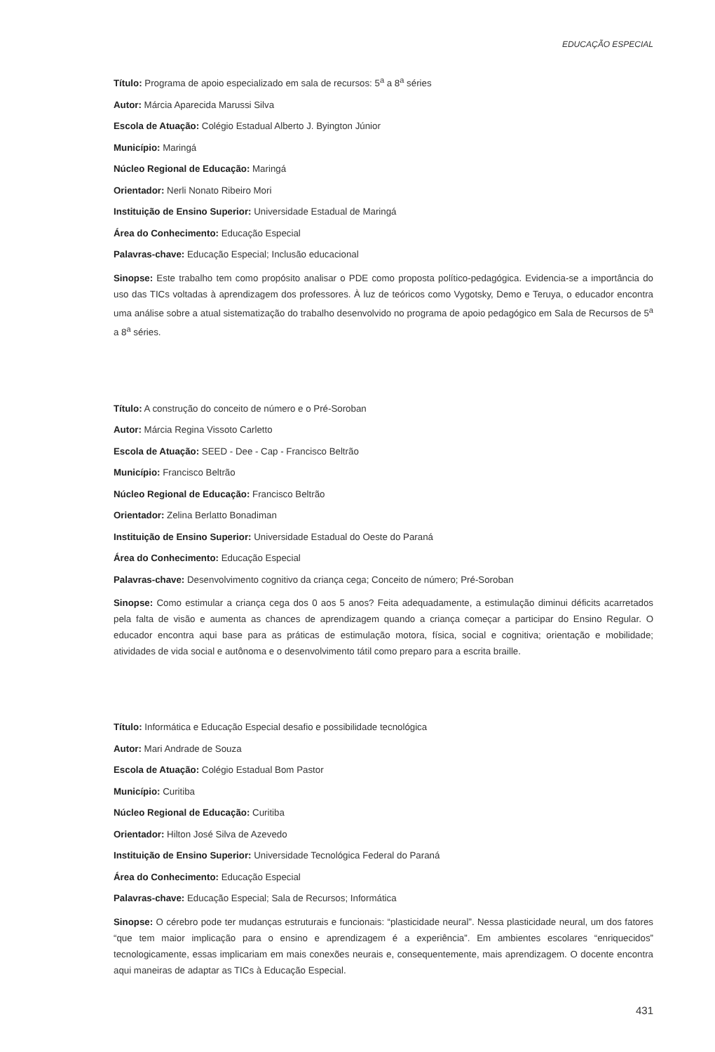EDUCAÇÃO ESPECIAL
Título: Programa de apoio especializado em sala de recursos: 5<sup>a</sup> a 8<sup>a</sup> séries
Autor: Márcia Aparecida Marussi Silva
Escola de Atuação: Colégio Estadual Alberto J. Byington Júnior
Município: Maringá
Núcleo Regional de Educação: Maringá
Orientador: Nerli Nonato Ribeiro Mori
Instituição de Ensino Superior: Universidade Estadual de Maringá
Área do Conhecimento: Educação Especial
Palavras-chave: Educação Especial; Inclusão educacional
Sinopse: Este trabalho tem como propósito analisar o PDE como proposta político-pedagógica. Evidencia-se a importância do uso das TICs voltadas à aprendizagem dos professores. À luz de teóricos como Vygotsky, Demo e Teruya, o educador encontra uma análise sobre a atual sistematização do trabalho desenvolvido no programa de apoio pedagógico em Sala de Recursos de 5<sup>a</sup> a 8<sup>a</sup> séries.
Título: A construção do conceito de número e o Pré-Soroban
Autor: Márcia Regina Vissoto Carletto
Escola de Atuação: SEED - Dee - Cap - Francisco Beltrão
Município: Francisco Beltrão
Núcleo Regional de Educação: Francisco Beltrão
Orientador: Zelina Berlatto Bonadiman
Instituição de Ensino Superior: Universidade Estadual do Oeste do Paraná
Área do Conhecimento: Educação Especial
Palavras-chave: Desenvolvimento cognitivo da criança cega; Conceito de número; Pré-Soroban
Sinopse: Como estimular a criança cega dos 0 aos 5 anos? Feita adequadamente, a estimulação diminui déficits acarretados pela falta de visão e aumenta as chances de aprendizagem quando a criança começar a participar do Ensino Regular. O educador encontra aqui base para as práticas de estimulação motora, física, social e cognitiva; orientação e mobilidade; atividades de vida social e autônoma e o desenvolvimento tátil como preparo para a escrita braille.
Título: Informática e Educação Especial desafio e possibilidade tecnológica
Autor: Mari Andrade de Souza
Escola de Atuação: Colégio Estadual Bom Pastor
Município: Curitiba
Núcleo Regional de Educação: Curitiba
Orientador: Hilton José Silva de Azevedo
Instituição de Ensino Superior: Universidade Tecnológica Federal do Paraná
Área do Conhecimento: Educação Especial
Palavras-chave: Educação Especial; Sala de Recursos; Informática
Sinopse: O cérebro pode ter mudanças estruturais e funcionais: “plasticidade neural”. Nessa plasticidade neural, um dos fatores “que tem maior implicação para o ensino e aprendizagem é a experiência”. Em ambientes escolares “enriquecidos” tecnologicamente, essas implicariam em mais conexões neurais e, consequentemente, mais aprendizagem. O docente encontra aqui maneiras de adaptar as TICs à Educação Especial.
431